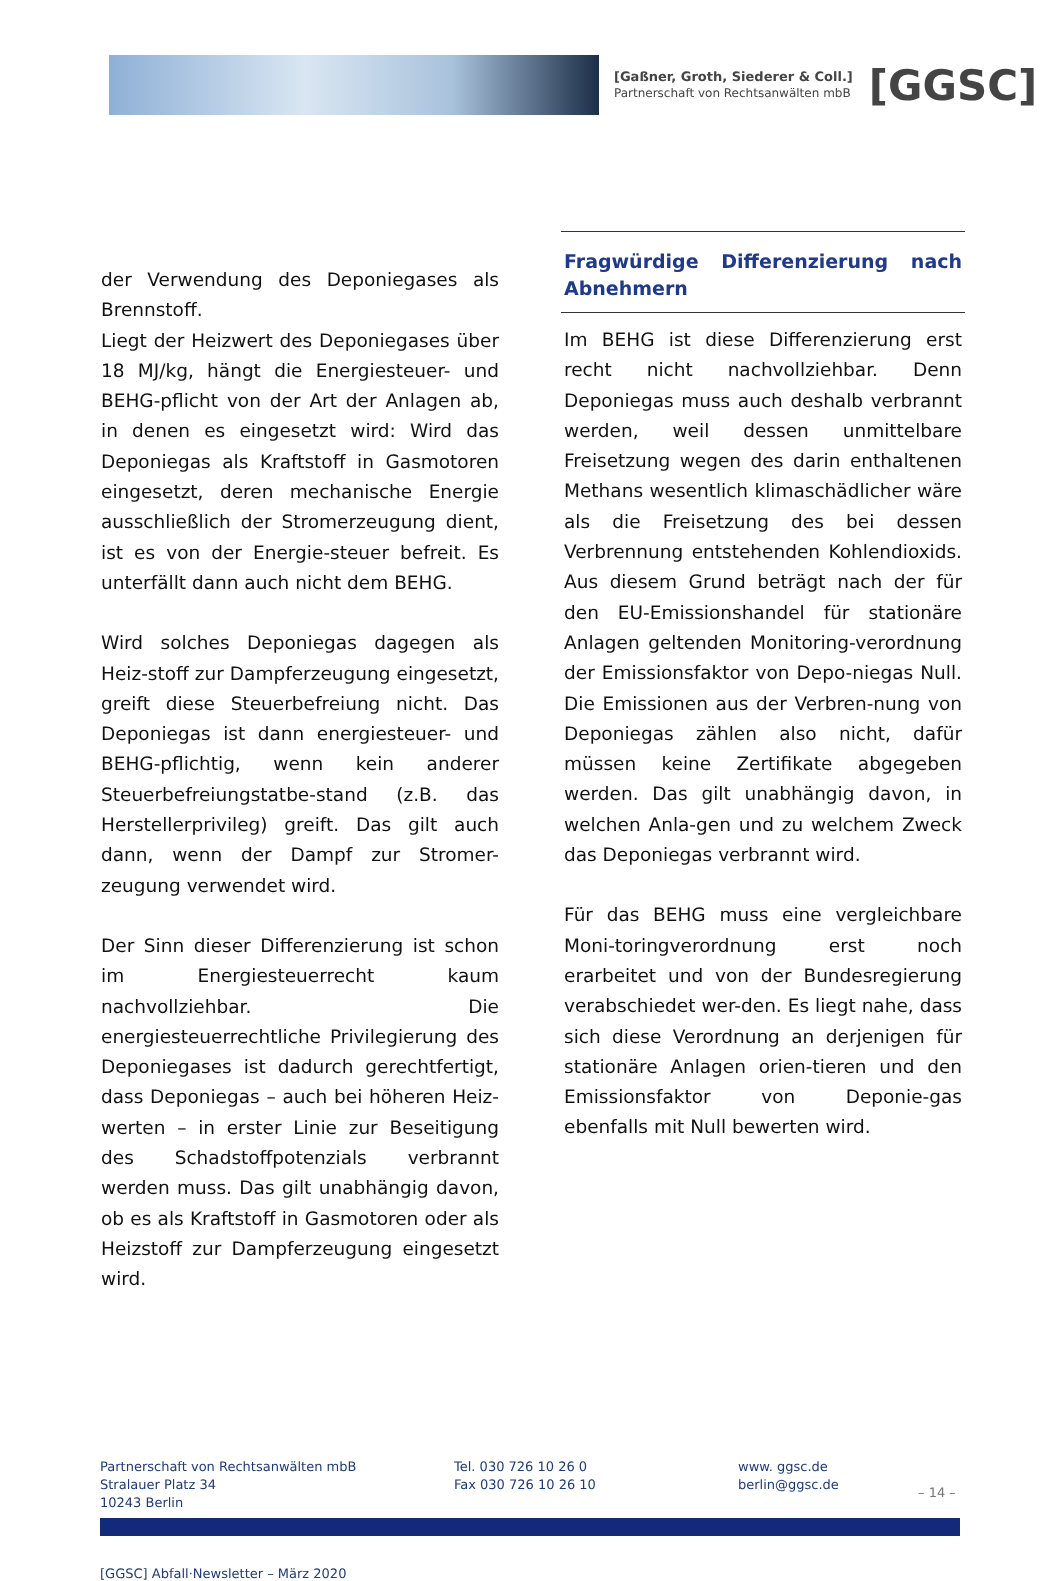[Gaßner, Groth, Siederer & Coll.]
Partnerschaft von Rechtsanwälten mbB
[GGSC]
der Verwendung des Deponiegases als Brennstoff.
Liegt der Heizwert des Deponiegases über 18 MJ/kg, hängt die Energiesteuer- und BEHG-pflicht von der Art der Anlagen ab, in denen es eingesetzt wird: Wird das Deponiegas als Kraftstoff in Gasmotoren eingesetzt, deren mechanische Energie ausschließlich der Stromerzeugung dient, ist es von der Energie-steuer befreit. Es unterfällt dann auch nicht dem BEHG.
Wird solches Deponiegas dagegen als Heiz-stoff zur Dampferzeugung eingesetzt, greift diese Steuerbefreiung nicht. Das Deponiegas ist dann energiesteuer- und BEHG-pflichtig, wenn kein anderer Steuerbefreiungstatbe-stand (z.B. das Herstellerprivileg) greift. Das gilt auch dann, wenn der Dampf zur Stromer-zeugung verwendet wird.
Der Sinn dieser Differenzierung ist schon im Energiesteuerrecht kaum nachvollziehbar. Die energiesteuerrechtliche Privilegierung des Deponiegases ist dadurch gerechtfertigt, dass Deponiegas – auch bei höheren Heiz-werten – in erster Linie zur Beseitigung des Schadstoffpotenzials verbrannt werden muss. Das gilt unabhängig davon, ob es als Kraftstoff in Gasmotoren oder als Heizstoff zur Dampferzeugung eingesetzt wird.
Fragwürdige Differenzierung nach Abnehmern
Im BEHG ist diese Differenzierung erst recht nicht nachvollziehbar. Denn Deponiegas muss auch deshalb verbrannt werden, weil dessen unmittelbare Freisetzung wegen des darin enthaltenen Methans wesentlich klimaschädlicher wäre als die Freisetzung des bei dessen Verbrennung entstehenden Kohlendioxids. Aus diesem Grund beträgt nach der für den EU-Emissionshandel für stationäre Anlagen geltenden Monitoring-verordnung der Emissionsfaktor von Depo-niegas Null. Die Emissionen aus der Verbren-nung von Deponiegas zählen also nicht, dafür müssen keine Zertifikate abgegeben werden. Das gilt unabhängig davon, in welchen Anla-gen und zu welchem Zweck das Deponiegas verbrannt wird.
Für das BEHG muss eine vergleichbare Moni-toringverordnung erst noch erarbeitet und von der Bundesregierung verabschiedet wer-den. Es liegt nahe, dass sich diese Verordnung an derjenigen für stationäre Anlagen orien-tieren und den Emissionsfaktor von Deponie-gas ebenfalls mit Null bewerten wird.
Partnerschaft von Rechtsanwälten mbB
Stralauer Platz 34
10243 Berlin
Tel. 030 726 10 26 0
Fax 030 726 10 26 10
www. ggsc.de
berlin@ggsc.de
– 14 –
[GGSC] Abfall·Newsletter – März 2020